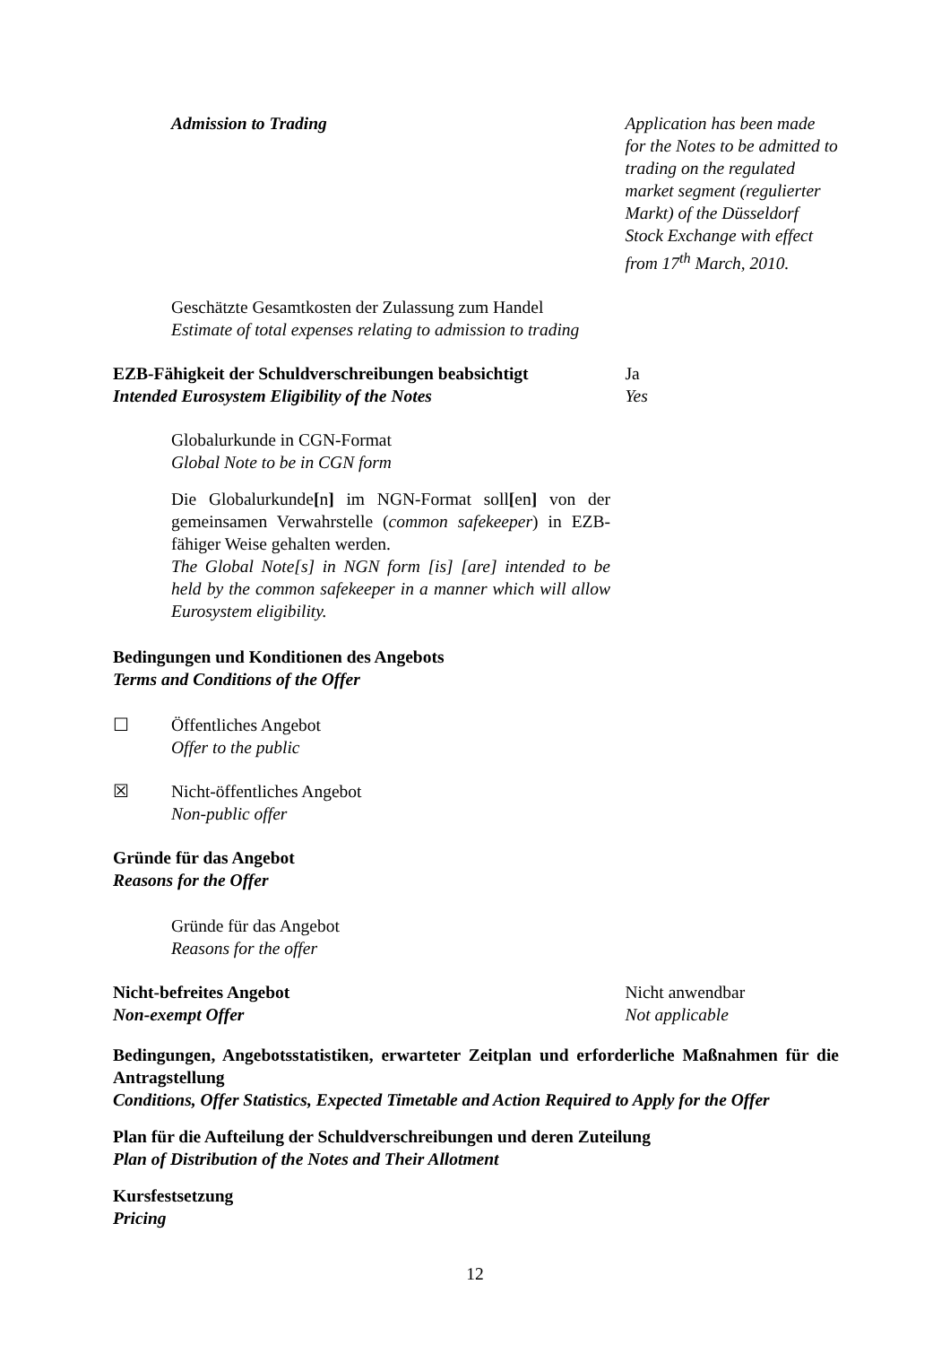Admission to Trading Application has been made for the Notes to be admitted to trading on the regulated market segment (regulierter Markt) of the Düsseldorf Stock Exchange with effect from 17<sup>th</sup> March, 2010.
Geschätzte Gesamtkosten der Zulassung zum Handel
Estimate of total expenses relating to admission to trading
EZB-Fähigkeit der Schuldverschreibungen beabsichtigt
Intended Eurosystem Eligibility of the Notes
Ja
Yes
Globalurkunde in CGN-Format
Global Note to be in CGN form
Die Globalurkunde[n] im NGN-Format soll[en] von der gemeinsamen Verwahrstelle (common safekeeper) in EZB-fähiger Weise gehalten werden.
The Global Note[s] in NGN form [is] [are] intended to be held by the common safekeeper in a manner which will allow Eurosystem eligibility.
Bedingungen und Konditionen des Angebots
Terms and Conditions of the Offer
☐ Öffentliches Angebot
Offer to the public
☒ Nicht-öffentliches Angebot
Non-public offer
Gründe für das Angebot
Reasons for the Offer
Gründe für das Angebot
Reasons for the offer
Nicht-befreites Angebot
Non-exempt Offer
Nicht anwendbar
Not applicable
Bedingungen, Angebotsstatistiken, erwarteter Zeitplan und erforderliche Maßnahmen für die Antragstellung
Conditions, Offer Statistics, Expected Timetable and Action Required to Apply for the Offer
Plan für die Aufteilung der Schuldverschreibungen und deren Zuteilung
Plan of Distribution of the Notes and Their Allotment
Kursfestsetzung
Pricing
12